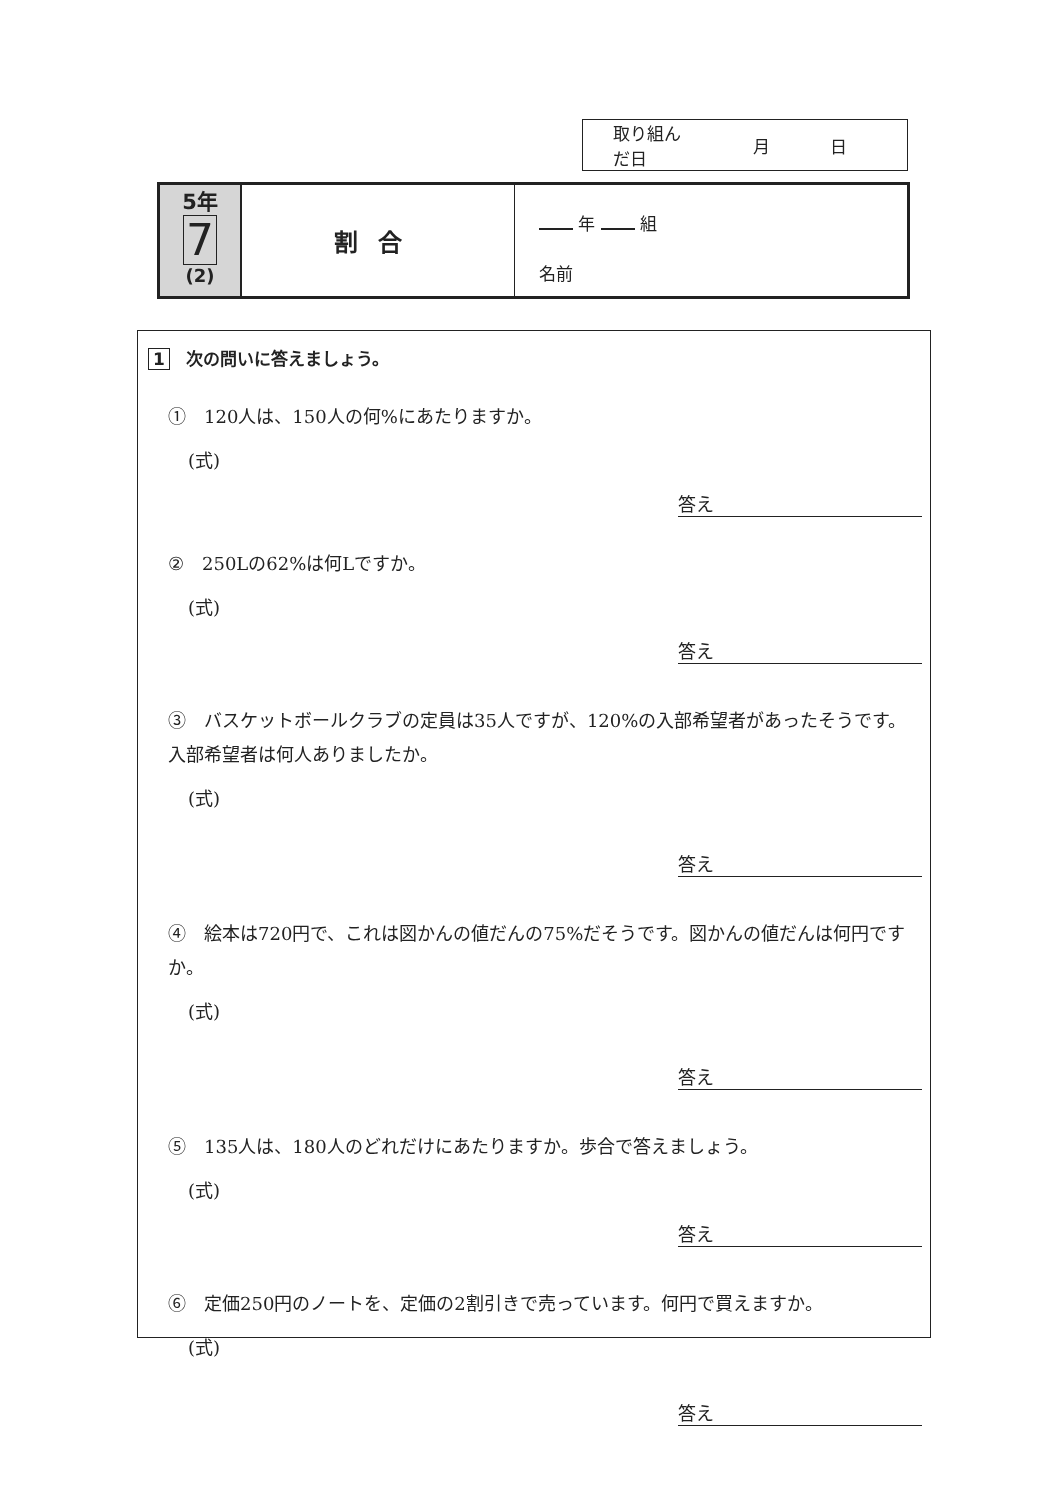取り組んだ日 月 日
5年
7
(2)
割合
年 組
名前
1 次の問いに答えましょう。
①　120人は、150人の何%にあたりますか。
(式)
答え
②　250Lの62%は何Lですか。
(式)
答え
③　バスケットボールクラブの定員は35人ですが、120%の入部希望者があったそうです。入部希望者は何人ありましたか。
(式)
答え
④　絵本は720円で、これは図かんの値だんの75%だそうです。図かんの値だんは何円ですか。
(式)
答え
⑤　135人は、180人のどれだけにあたりますか。歩合で答えましょう。
(式)
答え
⑥　定価250円のノートを、定価の2割引きで売っています。何円で買えますか。
(式)
答え